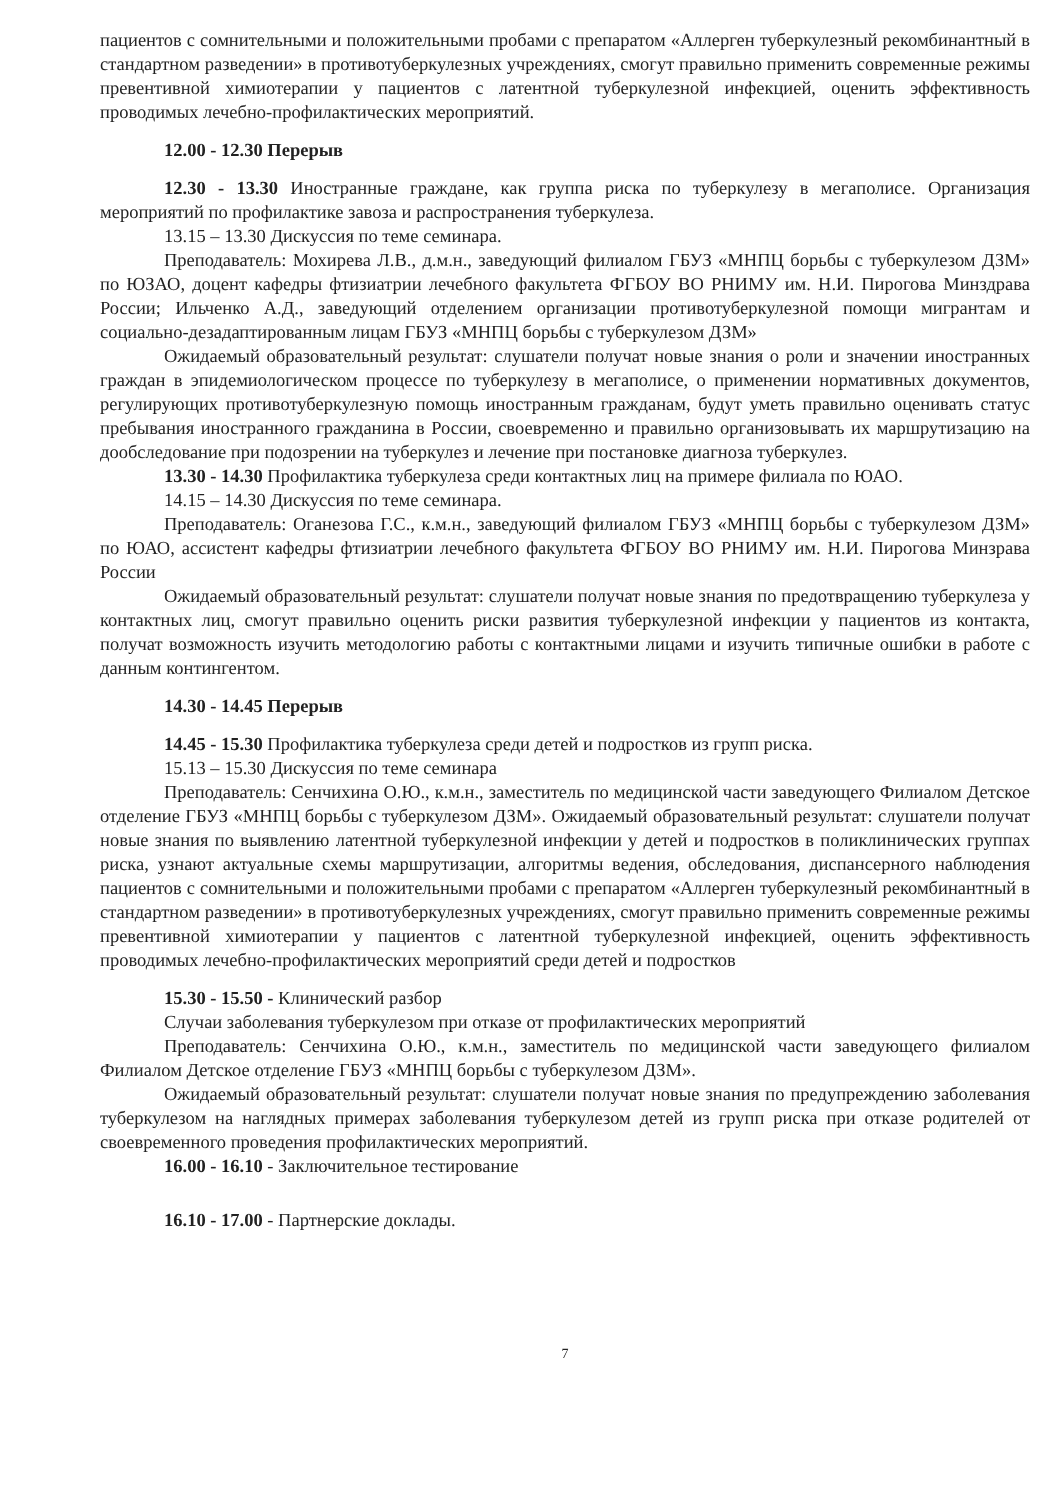пациентов с сомнительными и положительными пробами с препаратом «Аллерген туберкулезный рекомбинантный в стандартном разведении» в противотуберкулезных учреждениях, смогут правильно применить современные режимы превентивной химиотерапии у пациентов с латентной туберкулезной инфекцией, оценить эффективность проводимых лечебно-профилактических мероприятий.
12.00 - 12.30 Перерыв
12.30 - 13.30 Иностранные граждане, как группа риска по туберкулезу в мегаполисе. Организация мероприятий по профилактике завоза и распространения туберкулеза.
13.15 – 13.30 Дискуссия по теме семинара.
Преподаватель: Мохирева Л.В., д.м.н., заведующий филиалом ГБУЗ «МНПЦ борьбы с туберкулезом ДЗМ» по ЮЗАО, доцент кафедры фтизиатрии лечебного факультета ФГБОУ ВО РНИМУ им. Н.И. Пирогова Минздрава России; Ильченко А.Д., заведующий отделением организации противотуберкулезной помощи мигрантам и социально-дезадаптированным лицам ГБУЗ «МНПЦ борьбы с туберкулезом ДЗМ»
Ожидаемый образовательный результат: слушатели получат новые знания о роли и значении иностранных граждан в эпидемиологическом процессе по туберкулезу в мегаполисе, о применении нормативных документов, регулирующих противотуберкулезную помощь иностранным гражданам, будут уметь правильно оценивать статус пребывания иностранного гражданина в России, своевременно и правильно организовывать их маршрутизацию на дообследование при подозрении на туберкулез и лечение при постановке диагноза туберкулез.
13.30 - 14.30 Профилактика туберкулеза среди контактных лиц на примере филиала по ЮАО.
14.15 – 14.30 Дискуссия по теме семинара.
Преподаватель: Оганезова Г.С., к.м.н., заведующий филиалом ГБУЗ «МНПЦ борьбы с туберкулезом ДЗМ» по ЮАО, ассистент кафедры фтизиатрии лечебного факультета ФГБОУ ВО РНИМУ им. Н.И. Пирогова Минзрава России
Ожидаемый образовательный результат: слушатели получат новые знания по предотвращению туберкулеза у контактных лиц, смогут правильно оценить риски развития туберкулезной инфекции у пациентов из контакта, получат возможность изучить методологию работы с контактными лицами и изучить типичные ошибки в работе с данным контингентом.
14.30 - 14.45 Перерыв
14.45 - 15.30 Профилактика туберкулеза среди детей и подростков из групп риска.
15.13 – 15.30 Дискуссия по теме семинара
Преподаватель: Сенчихина О.Ю., к.м.н., заместитель по медицинской части заведующего Филиалом Детское отделение ГБУЗ «МНПЦ борьбы с туберкулезом ДЗМ». Ожидаемый образовательный результат: слушатели получат новые знания по выявлению латентной туберкулезной инфекции у детей и подростков в поликлинических группах риска, узнают актуальные схемы маршрутизации, алгоритмы ведения, обследования, диспансерного наблюдения пациентов с сомнительными и положительными пробами с препаратом «Аллерген туберкулезный рекомбинантный в стандартном разведении» в противотуберкулезных учреждениях, смогут правильно применить современные режимы превентивной химиотерапии у пациентов с латентной туберкулезной инфекцией, оценить эффективность проводимых лечебно-профилактических мероприятий среди детей и подростков
15.30 - 15.50 - Клинический разбор
Случаи заболевания туберкулезом при отказе от профилактических мероприятий
Преподаватель: Сенчихина О.Ю., к.м.н., заместитель по медицинской части заведующего филиалом Филиалом Детское отделение ГБУЗ «МНПЦ борьбы с туберкулезом ДЗМ».
Ожидаемый образовательный результат: слушатели получат новые знания по предупреждению заболевания туберкулезом на наглядных примерах заболевания туберкулезом детей из групп риска при отказе родителей от своевременного проведения профилактических мероприятий.
16.00 - 16.10 - Заключительное тестирование
16.10 - 17.00 - Партнерские доклады.
7